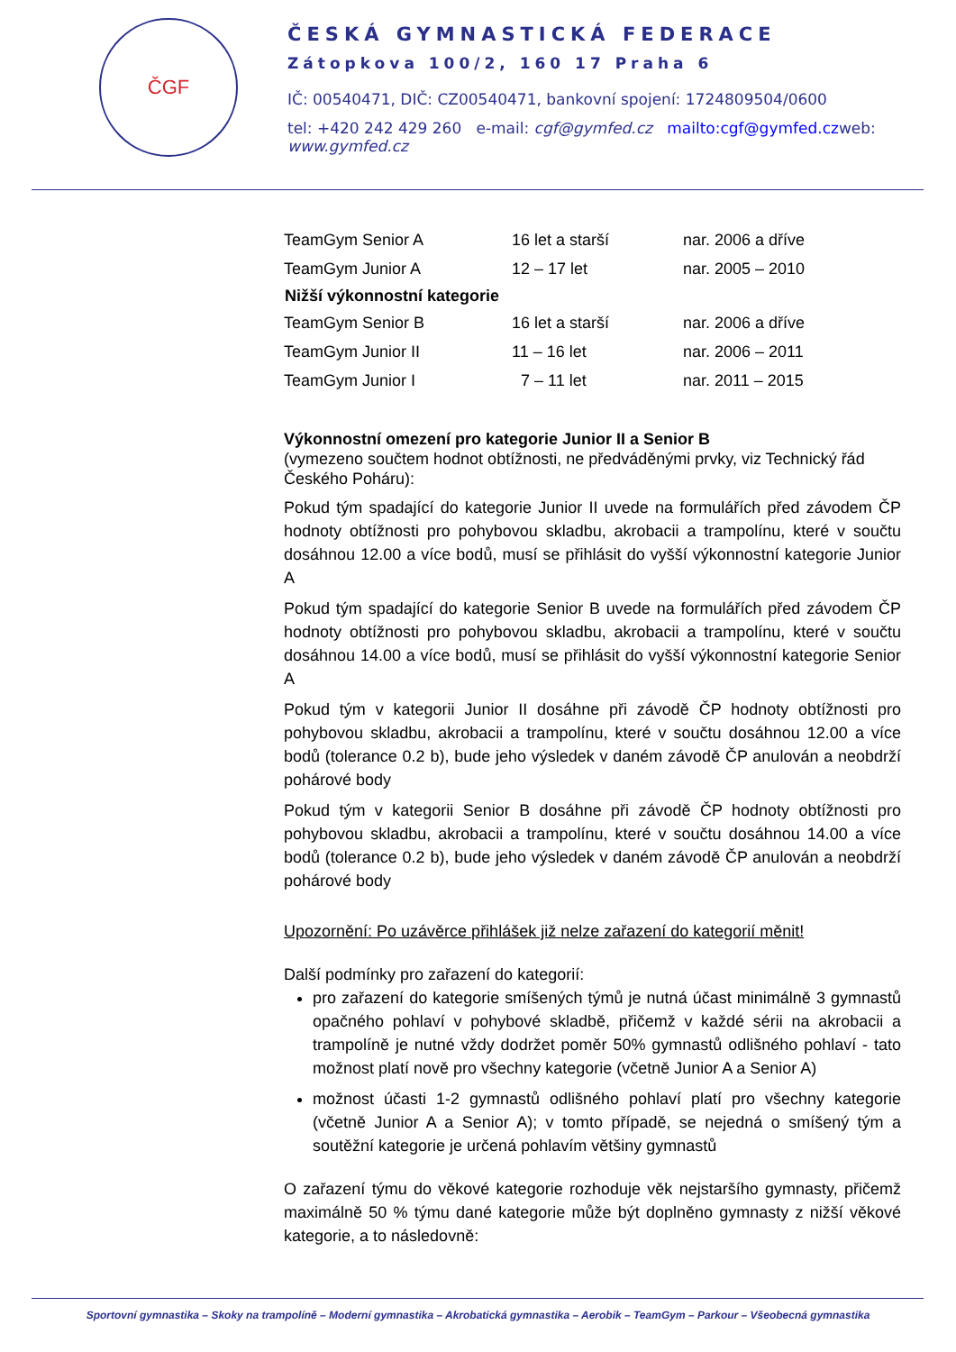ČGF
ČESKÁ GYMNASTICKÁ FEDERACE
Zátopkova 100/2, 160 17 Praha 6
IČ: 00540471, DIČ: CZ00540471, bankovní spojení: 1724809504/0600
tel: +420 242 429 260 e-mail: cgf@gymfed.cz mailto:cgf@gymfed.czweb:
www.gymfed.cz
| TeamGym Senior A | 16 let a starší | nar. 2006 a dříve |
| TeamGym Junior A | 12 – 17 let | nar. 2005 – 2010 |
| Nižší výkonnostní kategorie | | |
| TeamGym Senior B | 16 let a starší | nar. 2006 a dříve |
| TeamGym Junior II | 11 – 16 let | nar. 2006 – 2011 |
| TeamGym Junior I | 7 – 11 let | nar. 2011 – 2015 |
Výkonnostní omezení pro kategorie Junior II a Senior B
(vymezeno součtem hodnot obtížnosti, ne předváděnými prvky, viz Technický řád Českého Poháru):
Pokud tým spadající do kategorie Junior II uvede na formulářích před závodem ČP hodnoty obtížnosti pro pohybovou skladbu, akrobacii a trampolínu, které v součtu dosáhnou 12.00 a více bodů, musí se přihlásit do vyšší výkonnostní kategorie Junior A
Pokud tým spadající do kategorie Senior B uvede na formulářích před závodem ČP hodnoty obtížnosti pro pohybovou skladbu, akrobacii a trampolínu, které v součtu dosáhnou 14.00 a více bodů, musí se přihlásit do vyšší výkonnostní kategorie Senior A
Pokud tým v kategorii Junior II dosáhne při závodě ČP hodnoty obtížnosti pro pohybovou skladbu, akrobacii a trampolínu, které v součtu dosáhnou 12.00 a více bodů (tolerance 0.2 b), bude jeho výsledek v daném závodě ČP anulován a neobdrží pohárové body
Pokud tým v kategorii Senior B dosáhne při závodě ČP hodnoty obtížnosti pro pohybovou skladbu, akrobacii a trampolínu, které v součtu dosáhnou 14.00 a více bodů (tolerance 0.2 b), bude jeho výsledek v daném závodě ČP anulován a neobdrží pohárové body
Upozornění: Po uzávěrce přihlášek již nelze zařazení do kategorií měnit!
Další podmínky pro zařazení do kategorií:
pro zařazení do kategorie smíšených týmů je nutná účast minimálně 3 gymnastů opačného pohlaví v pohybové skladbě, přičemž v každé sérii na akrobacii a trampolíně je nutné vždy dodržet poměr 50% gymnastů odlišného pohlaví - tato možnost platí nově pro všechny kategorie (včetně Junior A a Senior A)
možnost účasti 1-2 gymnastů odlišného pohlaví platí pro všechny kategorie (včetně Junior A a Senior A); v tomto případě, se nejedná o smíšený tým a soutěžní kategorie je určená pohlavím většiny gymnastů
O zařazení týmu do věkové kategorie rozhoduje věk nejstaršího gymnasty, přičemž maximálně 50 % týmu dané kategorie může být doplněno gymnasty z nižší věkové kategorie, a to následovně:
Sportovní gymnastika – Skoky na trampolíně – Moderní gymnastika – Akrobatická gymnastika – Aerobik – TeamGym – Parkour – Všeobecná gymnastika